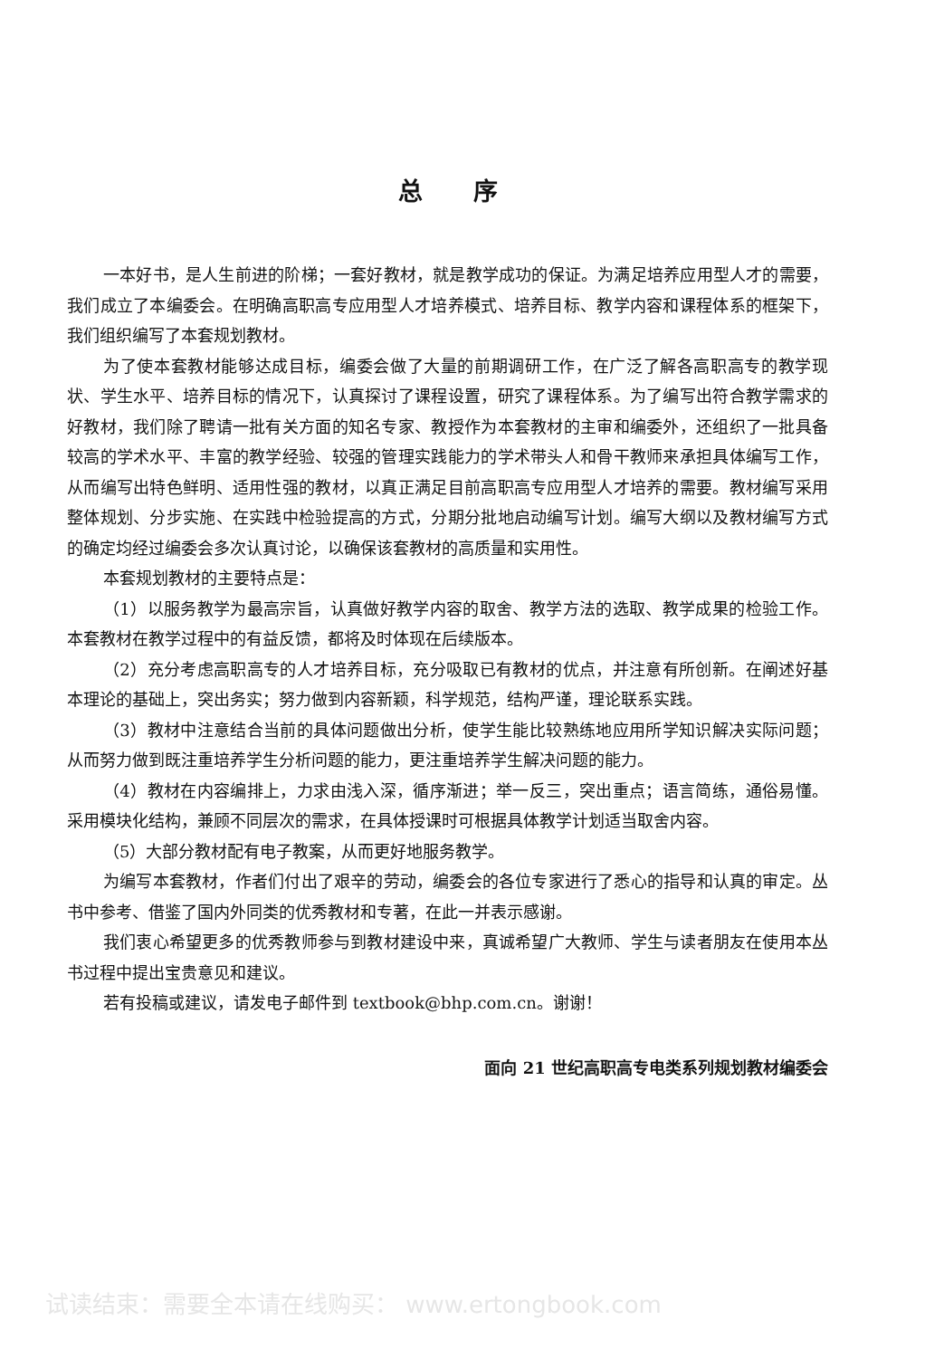总序
一本好书，是人生前进的阶梯；一套好教材，就是教学成功的保证。为满足培养应用型人才的需要，我们成立了本编委会。在明确高职高专应用型人才培养模式、培养目标、教学内容和课程体系的框架下，我们组织编写了本套规划教材。
为了使本套教材能够达成目标，编委会做了大量的前期调研工作，在广泛了解各高职高专的教学现状、学生水平、培养目标的情况下，认真探讨了课程设置，研究了课程体系。为了编写出符合教学需求的好教材，我们除了聘请一批有关方面的知名专家、教授作为本套教材的主审和编委外，还组织了一批具备较高的学术水平、丰富的教学经验、较强的管理实践能力的学术带头人和骨干教师来承担具体编写工作，从而编写出特色鲜明、适用性强的教材，以真正满足目前高职高专应用型人才培养的需要。教材编写采用整体规划、分步实施、在实践中检验提高的方式，分期分批地启动编写计划。编写大纲以及教材编写方式的确定均经过编委会多次认真讨论，以确保该套教材的高质量和实用性。
本套规划教材的主要特点是：
（1）以服务教学为最高宗旨，认真做好教学内容的取舍、教学方法的选取、教学成果的检验工作。本套教材在教学过程中的有益反馈，都将及时体现在后续版本。
（2）充分考虑高职高专的人才培养目标，充分吸取已有教材的优点，并注意有所创新。在阐述好基本理论的基础上，突出务实；努力做到内容新颖，科学规范，结构严谨，理论联系实践。
（3）教材中注意结合当前的具体问题做出分析，使学生能比较熟练地应用所学知识解决实际问题；从而努力做到既注重培养学生分析问题的能力，更注重培养学生解决问题的能力。
（4）教材在内容编排上，力求由浅入深，循序渐进；举一反三，突出重点；语言简练，通俗易懂。采用模块化结构，兼顾不同层次的需求，在具体授课时可根据具体教学计划适当取舍内容。
（5）大部分教材配有电子教案，从而更好地服务教学。
为编写本套教材，作者们付出了艰辛的劳动，编委会的各位专家进行了悉心的指导和认真的审定。丛书中参考、借鉴了国内外同类的优秀教材和专著，在此一并表示感谢。
我们衷心希望更多的优秀教师参与到教材建设中来，真诚希望广大教师、学生与读者朋友在使用本丛书过程中提出宝贵意见和建议。
若有投稿或建议，请发电子邮件到 textbook@bhp.com.cn。谢谢！
面向 21 世纪高职高专电类系列规划教材编委会
试读结束：需要全本请在线购买： www.ertongbook.com